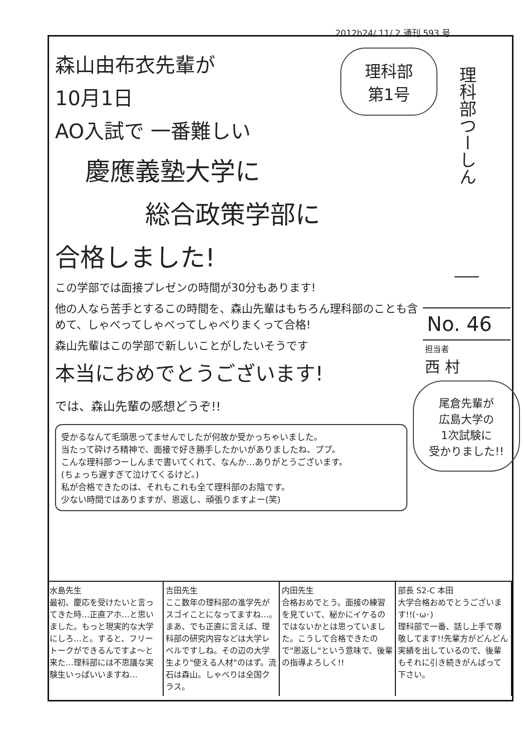2012h24/ 11/ 2 通刊 593 号
理科部つーしん
No. 46
担当者
西 村
理科部
第1号
森山由布衣先輩が
10月1日
AO入試で 一番難しい
慶應義塾大学に
総合政策学部に
合格しました!
この学部では面接プレゼンの時間が30分もあります!
他の人なら苦手とするこの時間を、森山先輩はもちろん理科部のことも含めて、しゃべってしゃべってしゃべりまくって合格!
森山先輩はこの学部で新しいことがしたいそうです
本当におめでとうございます!
では、森山先輩の感想どうぞ!!
受かるなんて毛頭思ってませんでしたが何故か受かっちゃいました。
当たって砕けろ精神で、面接で好き勝手したかいがありましたね、ププ。
こんな理科部つーしんまで書いてくれて、なんか…ありがとうございます。
(ちょっち遅すぎて泣けてくるけど。)
私が合格できたのは、それもこれも全て理科部のお陰です。
少ない時間ではありますが、恩返し、頑張りますよー(笑)
尾倉先輩が
広島大学の
1次試験に
受かりました!!
水島先生
最初、慶応を受けたいと言ってきた時…正直アホ…と思いました。もっと現実的な大学にしろ…と。すると、フリートークができるんですよ〜と来た…理科部には不思議な実験生いっぱいいますね…
吉田先生
ここ数年の理科部の進学先がスゴイことになってますね…。まあ、でも正直に言えば、理科部の研究内容などは大学レベルですしね。その辺の大学生より"使える人材"のはず。流石は森山。しゃべりは全国クラス。
内田先生
合格おめでとう。面接の練習を見ていて、秘かにイケるのではないかとは思っていました。こうして合格できたので"恩返し"という意味で、後輩の指導よろしく!!
部長 S2-C 本田
大学合格おめでとうございます!!(･ω･)
理科部で一番、話し上手で尊敬してます!!先輩方がどんどん実績を出しているので、後輩もそれに引き続きがんばって下さい。